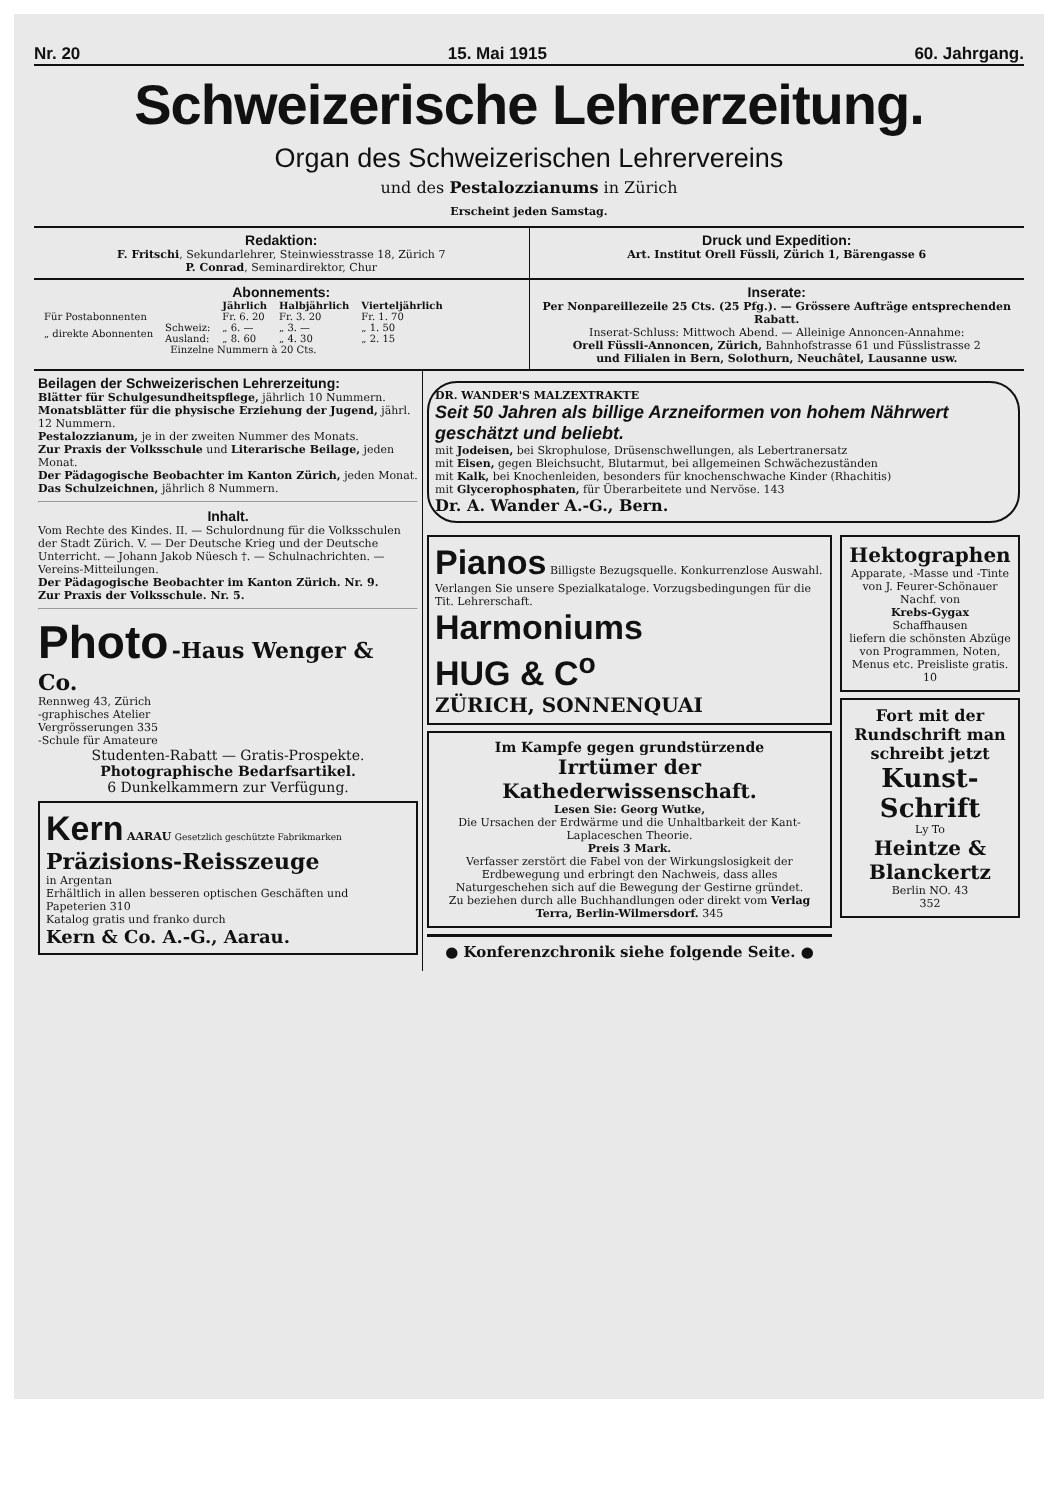Nr. 20 15. Mai 1915 60. Jahrgang.
Schweizerische Lehrerzeitung.
Organ des Schweizerischen Lehrervereins
und des Pestalozzianums in Zürich
Erscheint jeden Samstag.
Redaktion:
F. Fritschi, Sekundarlehrer, Steinwiesstrasse 18, Zürich 7
P. Conrad, Seminardirektor, Chur
Druck und Expedition:
Art. Institut Orell Füssli, Zürich 1, Bärengasse 6
Abonnements:
| | | Jährlich | Halbjährlich | Vierteljährlich |
| --- | --- | --- | --- | --- |
| Für Postabonnenten | | Fr. 6. 20 | Fr. 3. 20 | Fr. 1. 70 |
| „ direkte Abonnenten | Schweiz: | „ 6. — | „ 3. — | „ 1. 50 |
| | Ausland: | „ 8. 60 | „ 4. 30 | „ 2. 15 |
| Einzelne Nummern à 20 Cts. | | | | |
Inserate:
Per Nonpareillezeile 25 Cts. (25 Pfg.). — Grössere Aufträge entsprechenden Rabatt.
Inserat-Schluss: Mittwoch Abend. — Alleinige Annoncen-Annahme:
Orell Füssli-Annoncen, Zürich, Bahnhofstrasse 61 und Füsslistrasse 2
und Filialen in Bern, Solothurn, Neuchâtel, Lausanne usw.
Beilagen der Schweizerischen Lehrerzeitung:
Blätter für Schulgesundheitspflege, jährlich 10 Nummern.
Monatsblätter für die physische Erziehung der Jugend, jährl. 12 Nummern.
Pestalozzianum, je in der zweiten Nummer des Monats.
Zur Praxis der Volksschule und Literarische Beilage, jeden Monat.
Der Pädagogische Beobachter im Kanton Zürich, jeden Monat.
Das Schulzeichnen, jährlich 8 Nummern.
Inhalt.
Vom Rechte des Kindes. II. — Schulordnung für die Volksschulen der Stadt Zürich. V. — Der Deutsche Krieg und der Deutsche Unterricht. — Johann Jakob Nüesch †. — Schulnachrichten. — Vereins-Mitteilungen.
Der Pädagogische Beobachter im Kanton Zürich. Nr. 9.
Zur Praxis der Volksschule. Nr. 5.
Photo -Haus Wenger & Co.
Rennweg 43, Zürich
-graphisches Atelier
Vergrösserungen 335
-Schule für Amateure
Studenten-Rabatt — Gratis-Prospekte.
Photographische Bedarfsartikel.
6 Dunkelkammern zur Verfügung.
Kern AARAU Gesetzlich geschützte Fabrikmarken
Präzisions-Reisszeuge
in Argentan
Erhältlich in allen besseren optischen Geschäften und Papeterien 310
Katalog gratis und franko durch
Kern & Co. A.-G., Aarau.
DR. WANDER'S MALZEXTRAKTE
Seit 50 Jahren als billige Arzneiformen von hohem Nährwert geschätzt und beliebt.
mit Jodeisen, bei Skrophulose, Drüsenschwellungen, als Lebertranersatz
mit Eisen, gegen Bleichsucht, Blutarmut, bei allgemeinen Schwächezuständen
mit Kalk, bei Knochenleiden, besonders für knochenschwache Kinder (Rhachitis)
mit Glycerophosphaten, für Überarbeitete und Nervöse. 143
Dr. A. Wander A.-G., Bern.
Pianos Billigste Bezugsquelle. Konkurrenzlose Auswahl. Verlangen Sie unsere Spezialkataloge. Vorzugsbedingungen für die Tit. Lehrerschaft.
Harmoniums
HUG & C<sup>o</sup>
ZÜRICH, SONNENQUAI
Im Kampfe gegen grundstürzende
Irrtümer der Kathederwissenschaft.
Lesen Sie: Georg Wutke,
Die Ursachen der Erdwärme und die Unhaltbarkeit der Kant-Laplaceschen Theorie.
Preis 3 Mark.
Verfasser zerstört die Fabel von der Wirkungslosigkeit der Erdbewegung und erbringt den Nachweis, dass alles Naturgeschehen sich auf die Bewegung der Gestirne gründet.
Zu beziehen durch alle Buchhandlungen oder direkt vom Verlag Terra, Berlin-Wilmersdorf. 345
● Konferenzchronik siehe folgende Seite. ●
Hektographen
Apparate, -Masse und -Tinte
von J. Feurer-Schönauer Nachf. von
Krebs-Gygax
Schaffhausen
liefern die schönsten Abzüge von Programmen, Noten, Menus etc. Preisliste gratis. 10
Fort mit der Rundschrift man schreibt jetzt
Kunst-Schrift
Ly To
Heintze & Blanckertz
Berlin NO. 43
352